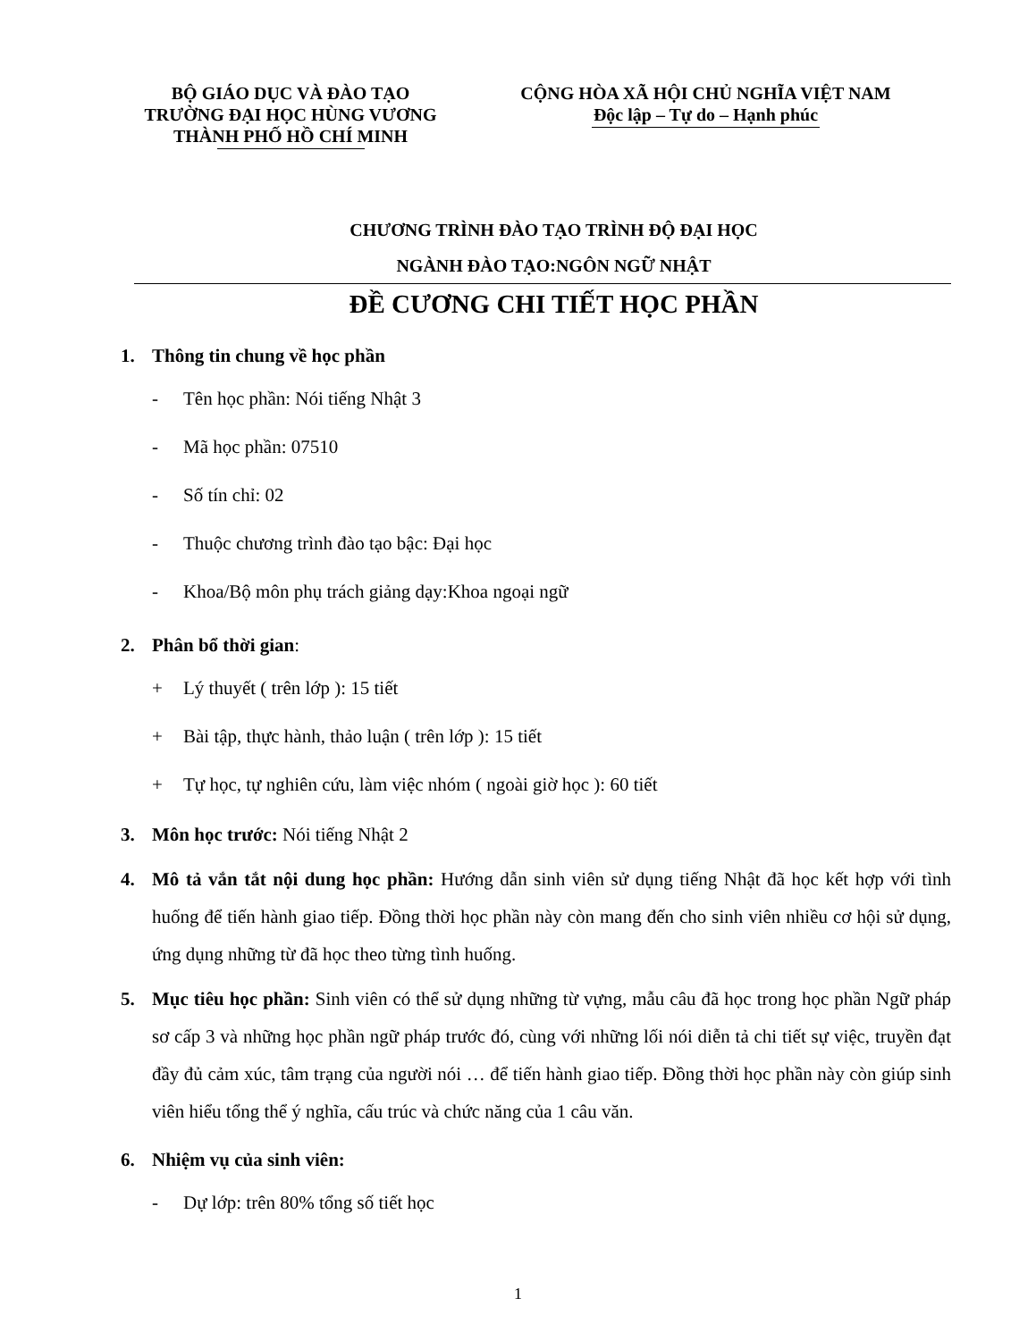BỘ GIÁO DỤC VÀ ĐÀO TẠO
TRƯỜNG ĐẠI HỌC HÙNG VƯƠNG
THÀNH PHỐ HỒ CHÍ MINH
CỘNG HÒA XÃ HỘI CHỦ NGHĨA VIỆT NAM
Độc lập – Tự do – Hạnh phúc
CHƯƠNG TRÌNH ĐÀO TẠO TRÌNH ĐỘ ĐẠI HỌC
NGÀNH ĐÀO TẠO:NGÔN NGỮ NHẬT
ĐỀ CƯƠNG CHI TIẾT HỌC PHẦN
1. Thông tin chung về học phần
- Tên học phần: Nói tiếng Nhật 3
- Mã học phần: 07510
- Số tín chỉ: 02
- Thuộc chương trình đào tạo bậc: Đại học
- Khoa/Bộ môn phụ trách giảng dạy:Khoa ngoại ngữ
2. Phân bổ thời gian:
+ Lý thuyết ( trên lớp ): 15 tiết
+ Bài tập, thực hành, thảo luận ( trên lớp ): 15 tiết
+ Tự học, tự nghiên cứu, làm việc nhóm ( ngoài giờ học ): 60 tiết
3. Môn học trước: Nói tiếng Nhật 2
4. Mô tả vắn tắt nội dung học phần: Hướng dẫn sinh viên sử dụng tiếng Nhật đã học kết hợp với tình huống để tiến hành giao tiếp. Đồng thời học phần này còn mang đến cho sinh viên nhiều cơ hội sử dụng, ứng dụng những từ đã học theo từng tình huống.
5. Mục tiêu học phần: Sinh viên có thể sử dụng những từ vựng, mẫu câu đã học trong học phần Ngữ pháp sơ cấp 3 và những học phần ngữ pháp trước đó, cùng với những lối nói diễn tả chi tiết sự việc, truyền đạt đầy đủ cảm xúc, tâm trạng của người nói … để tiến hành giao tiếp. Đồng thời học phần này còn giúp sinh viên hiểu tổng thể ý nghĩa, cấu trúc và chức năng của 1 câu văn.
6. Nhiệm vụ của sinh viên:
- Dự lớp: trên 80% tổng số tiết học
1